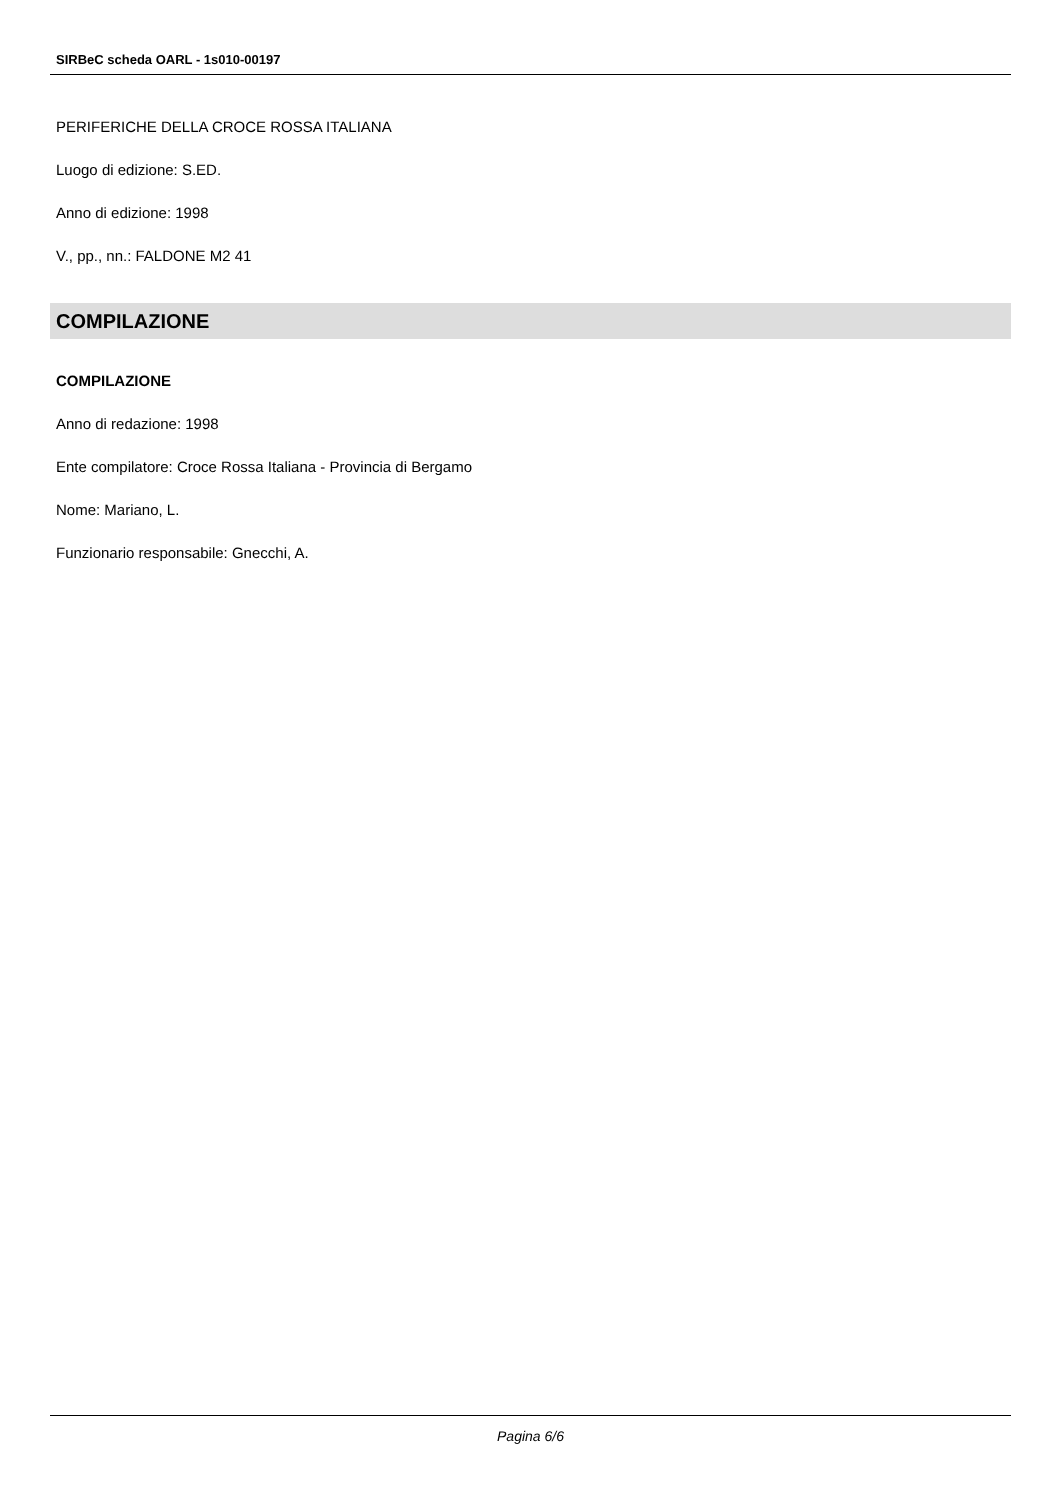SIRBeC scheda OARL - 1s010-00197
PERIFERICHE DELLA CROCE ROSSA ITALIANA
Luogo di edizione: S.ED.
Anno di edizione: 1998
V., pp., nn.: FALDONE M2 41
COMPILAZIONE
COMPILAZIONE
Anno di redazione: 1998
Ente compilatore: Croce Rossa Italiana - Provincia di Bergamo
Nome: Mariano, L.
Funzionario responsabile: Gnecchi, A.
Pagina 6/6